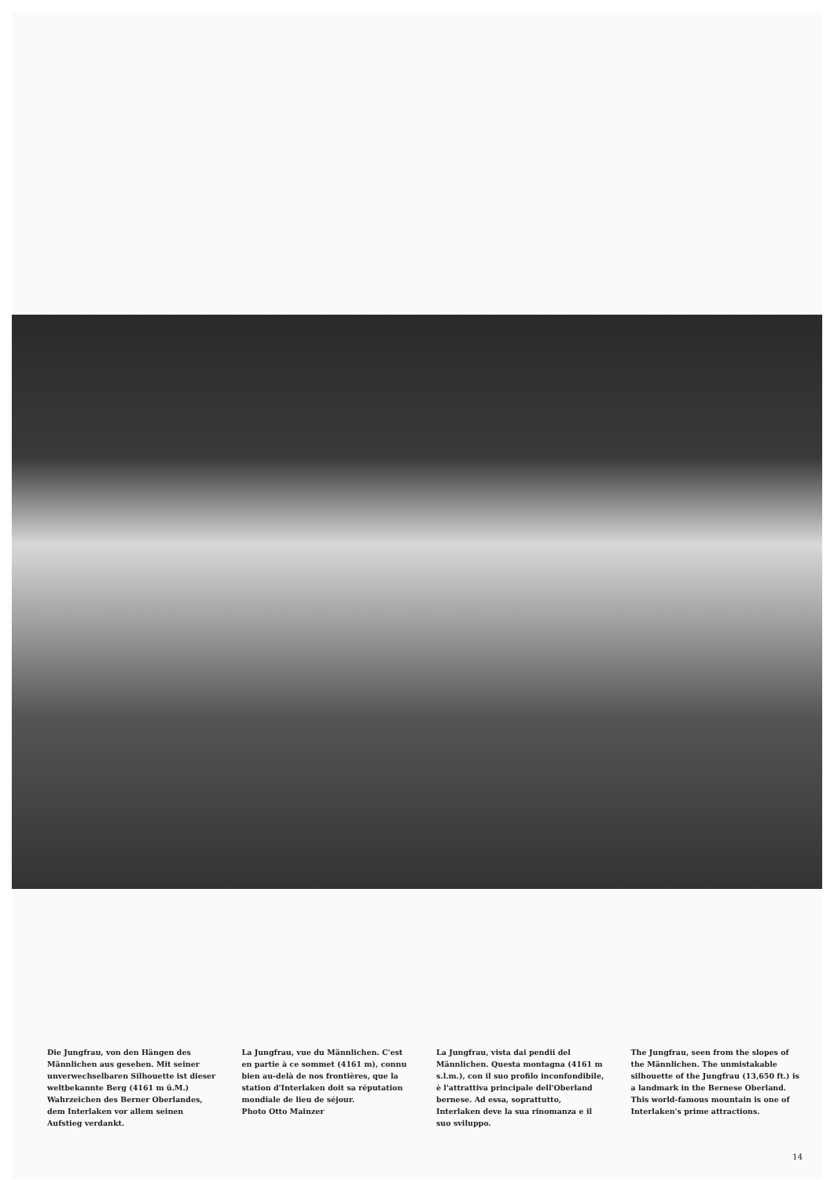Die Jungfrau, von den Hängen des Männlichen aus gesehen. Mit seiner unverwechselbaren Silhouette ist dieser weltbekannte Berg (4161 m ü.M.) Wahrzeichen des Berner Oberlandes, dem Interlaken vor allem seinen Aufstieg verdankt.
La Jungfrau, vue du Männlichen. C'est en partie à ce sommet (4161 m), connu bien au-delà de nos frontières, que la station d'Interlaken doit sa réputation mondiale de lieu de séjour.
Photo Otto Mainzer
La Jungfrau, vista dai pendii del Männlichen. Questa montagna (4161 m s.l.m.), con il suo profilo inconfondibile, è l'attrattiva principale dell'Oberland bernese. Ad essa, soprattutto, Interlaken deve la sua rinomanza e il suo sviluppo.
The Jungfrau, seen from the slopes of the Männlichen. The unmistakable silhouette of the Jungfrau (13,650 ft.) is a landmark in the Bernese Oberland. This world-famous mountain is one of Interlaken's prime attractions.
14